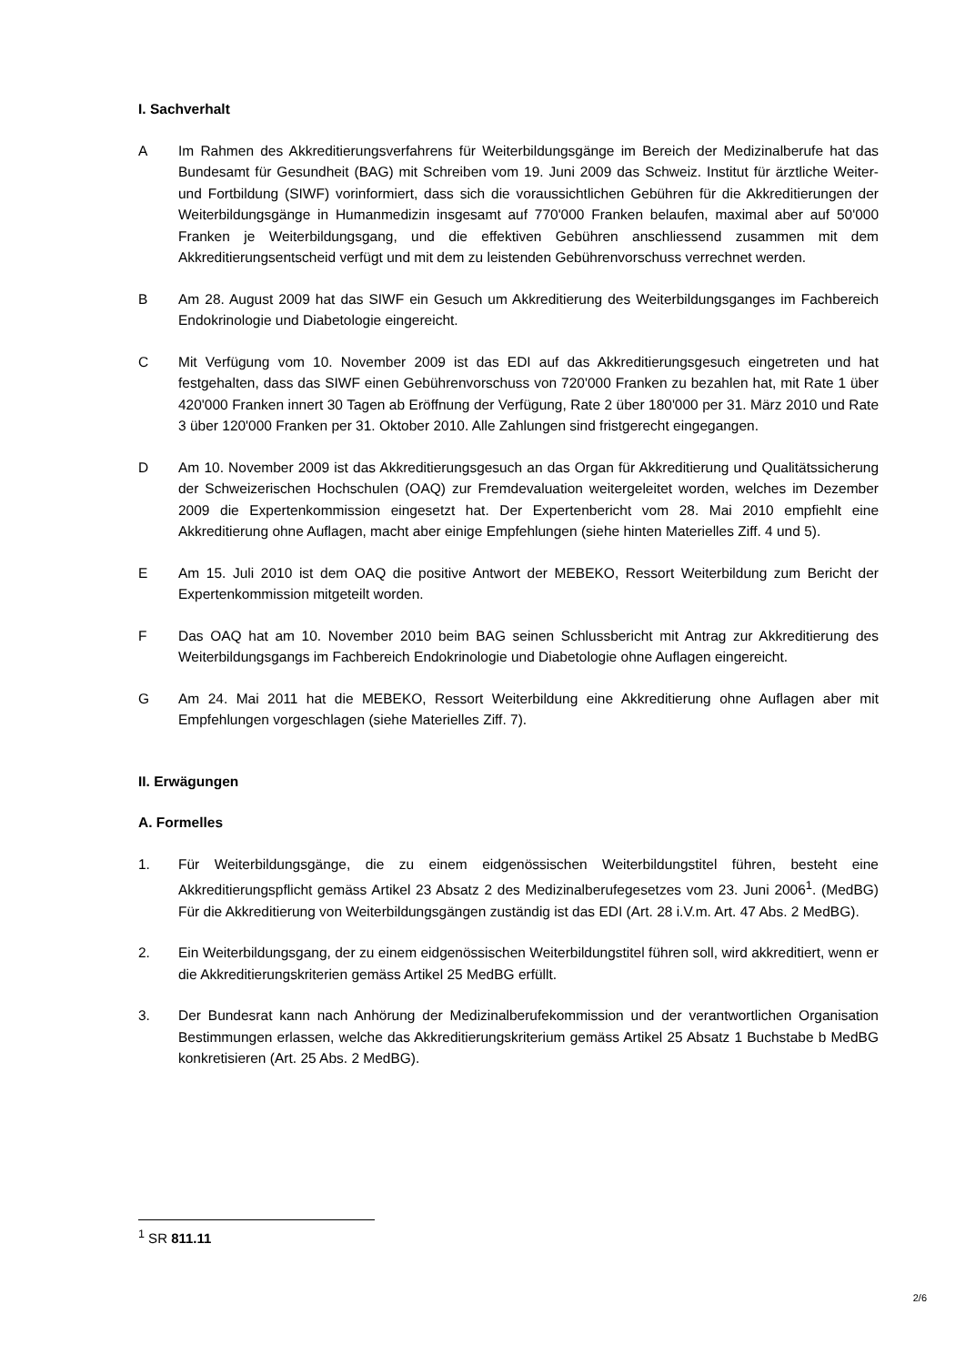I. Sachverhalt
A Im Rahmen des Akkreditierungsverfahrens für Weiterbildungsgänge im Bereich der Medizinalberufe hat das Bundesamt für Gesundheit (BAG) mit Schreiben vom 19. Juni 2009 das Schweiz. Institut für ärztliche Weiter- und Fortbildung (SIWF) vorinformiert, dass sich die voraussichtlichen Gebühren für die Akkreditierungen der Weiterbildungsgänge in Humanmedizin insgesamt auf 770'000 Franken belaufen, maximal aber auf 50'000 Franken je Weiterbildungsgang, und die effektiven Gebühren anschliessend zusammen mit dem Akkreditierungsentscheid verfügt und mit dem zu leistenden Gebührenvorschuss verrechnet werden.
B Am 28. August 2009 hat das SIWF ein Gesuch um Akkreditierung des Weiterbildungsganges im Fachbereich Endokrinologie und Diabetologie eingereicht.
C Mit Verfügung vom 10. November 2009 ist das EDI auf das Akkreditierungsgesuch eingetreten und hat festgehalten, dass das SIWF einen Gebührenvorschuss von 720'000 Franken zu bezahlen hat, mit Rate 1 über 420'000 Franken innert 30 Tagen ab Eröffnung der Verfügung, Rate 2 über 180'000 per 31. März 2010 und Rate 3 über 120'000 Franken per 31. Oktober 2010. Alle Zahlungen sind fristgerecht eingegangen.
D Am 10. November 2009 ist das Akkreditierungsgesuch an das Organ für Akkreditierung und Qualitätssicherung der Schweizerischen Hochschulen (OAQ) zur Fremdevaluation weitergeleitet worden, welches im Dezember 2009 die Expertenkommission eingesetzt hat. Der Expertenbericht vom 28. Mai 2010 empfiehlt eine Akkreditierung ohne Auflagen, macht aber einige Empfehlungen (siehe hinten Materielles Ziff. 4 und 5).
E Am 15. Juli 2010 ist dem OAQ die positive Antwort der MEBEKO, Ressort Weiterbildung zum Bericht der Expertenkommission mitgeteilt worden.
F Das OAQ hat am 10. November 2010 beim BAG seinen Schlussbericht mit Antrag zur Akkreditierung des Weiterbildungsgangs im Fachbereich Endokrinologie und Diabetologie ohne Auflagen eingereicht.
G Am 24. Mai 2011 hat die MEBEKO, Ressort Weiterbildung eine Akkreditierung ohne Auflagen aber mit Empfehlungen vorgeschlagen (siehe Materielles Ziff. 7).
II. Erwägungen
A. Formelles
1. Für Weiterbildungsgänge, die zu einem eidgenössischen Weiterbildungstitel führen, besteht eine Akkreditierungspflicht gemäss Artikel 23 Absatz 2 des Medizinalberufegesetzes vom 23. Juni 2006<sup>1</sup>. (MedBG) Für die Akkreditierung von Weiterbildungsgängen zuständig ist das EDI (Art. 28 i.V.m. Art. 47 Abs. 2 MedBG).
2. Ein Weiterbildungsgang, der zu einem eidgenössischen Weiterbildungstitel führen soll, wird akkreditiert, wenn er die Akkreditierungskriterien gemäss Artikel 25 MedBG erfüllt.
3. Der Bundesrat kann nach Anhörung der Medizinalberufekommission und der verantwortlichen Organisation Bestimmungen erlassen, welche das Akkreditierungskriterium gemäss Artikel 25 Absatz 1 Buchstabe b MedBG konkretisieren (Art. 25 Abs. 2 MedBG).
<sup>1</sup> SR 811.11
2/6